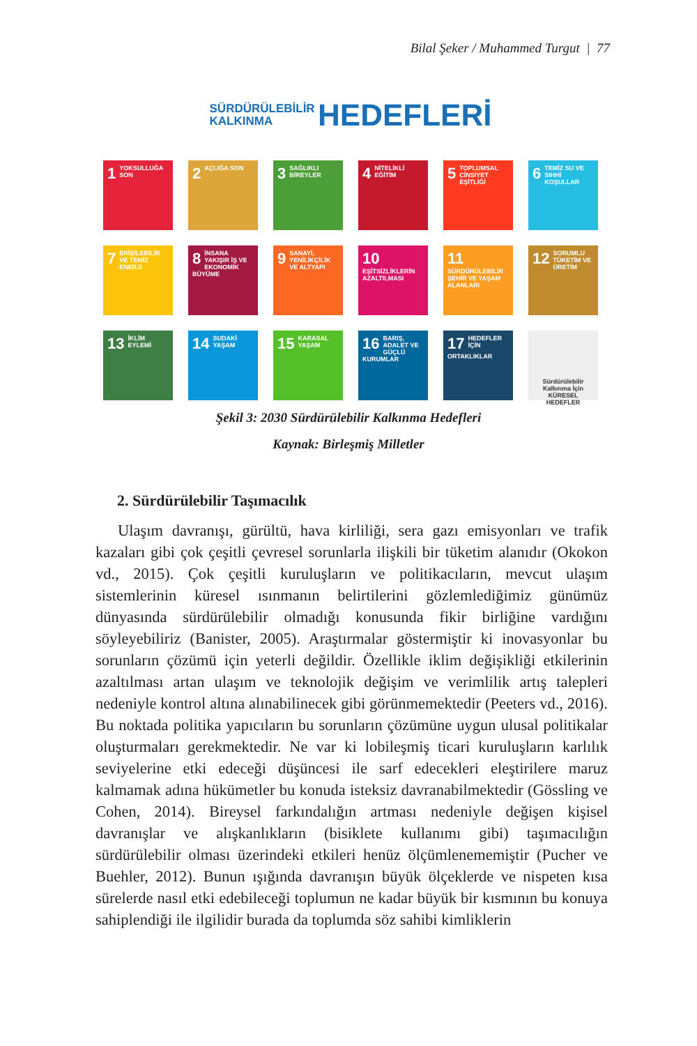Bilal Şeker / Muhammed Turgut | 77
SÜRDÜRÜLEBİLİR
KALKINMA HEDEFLERİ
1 YOKSULLUĞA SON
2 AÇLIĞA SON
3 SAĞLIKLI BİREYLER
4 NİTELİKLİ EĞİTİM
5 TOPLUMSAL CİNSİYET EŞİTLİĞİ
6 TEMİZ SU VE SIHHİ KOŞULLAR
7 ERİŞİLEBİLİR VE TEMİZ ENERJİ
8 İNSANA YAKIŞIR İŞ VE EKONOMİK BÜYÜME
9 SANAYİ, YENİLİKÇİLİK VE ALTYAPI
10 EŞİTSİZLİKLERİN AZALTILMASI
11 SÜRDÜRÜLEBİLİR ŞEHİR VE YAŞAM ALANLARI
12 SORUMLU TÜKETİM VE ÜRETİM
13 İKLİM EYLEMİ
14 SUDAKİ YAŞAM
15 KARASAL YAŞAM
16 BARIŞ, ADALET VE GÜÇLÜ KURUMLAR
17 HEDEFLER İÇİN ORTAKLIKLAR
Sürdürülebilir Kalkınma İçin
KÜRESEL HEDEFLER
Şekil 3: 2030 Sürdürülebilir Kalkınma Hedefleri
Kaynak: Birleşmiş Milletler
2. Sürdürülebilir Taşımacılık
Ulaşım davranışı, gürültü, hava kirliliği, sera gazı emisyonları ve trafik kazaları gibi çok çeşitli çevresel sorunlarla ilişkili bir tüketim alanıdır (Okokon vd., 2015). Çok çeşitli kuruluşların ve politikacıların, mevcut ulaşım sistemlerinin küresel ısınmanın belirtilerini gözlemlediğimiz günümüz dünyasında sürdürülebilir olmadığı konusunda fikir birliğine vardığını söyleyebiliriz (Banister, 2005). Araştırmalar göstermiştir ki inovasyonlar bu sorunların çözümü için yeterli değildir. Özellikle iklim değişikliği etkilerinin azaltılması artan ulaşım ve teknolojik değişim ve verimlilik artış talepleri nedeniyle kontrol altına alınabilinecek gibi görünmemektedir (Peeters vd., 2016). Bu noktada politika yapıcıların bu sorunların çözümüne uygun ulusal politikalar oluşturmaları gerekmektedir. Ne var ki lobileşmiş ticari kuruluşların karlılık seviyelerine etki edeceği düşüncesi ile sarf edecekleri eleştirilere maruz kalmamak adına hükümetler bu konuda isteksiz davranabilmektedir (Gössling ve Cohen, 2014). Bireysel farkındalığın artması nedeniyle değişen kişisel davranışlar ve alışkanlıkların (bisiklete kullanımı gibi) taşımacılığın sürdürülebilir olması üzerindeki etkileri henüz ölçümlenememiştir (Pucher ve Buehler, 2012). Bunun ışığında davranışın büyük ölçeklerde ve nispeten kısa sürelerde nasıl etki edebileceği toplumun ne kadar büyük bir kısmının bu konuya sahiplendiği ile ilgilidir burada da toplumda söz sahibi kimliklerin